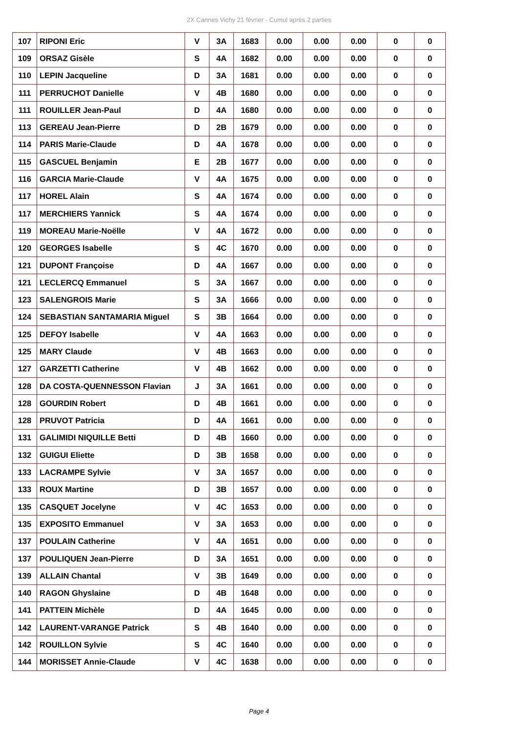2X Cannes Vichy 21 février - Cumul après 2 parties
| 107 | RIPONI Eric | V | 3A | 1683 | 0.00 | 0.00 | 0.00 | 0 | 0 |
| 109 | ORSAZ Gisèle | S | 4A | 1682 | 0.00 | 0.00 | 0.00 | 0 | 0 |
| 110 | LEPIN Jacqueline | D | 3A | 1681 | 0.00 | 0.00 | 0.00 | 0 | 0 |
| 111 | PERRUCHOT Danielle | V | 4B | 1680 | 0.00 | 0.00 | 0.00 | 0 | 0 |
| 111 | ROUILLER Jean-Paul | D | 4A | 1680 | 0.00 | 0.00 | 0.00 | 0 | 0 |
| 113 | GEREAU Jean-Pierre | D | 2B | 1679 | 0.00 | 0.00 | 0.00 | 0 | 0 |
| 114 | PARIS Marie-Claude | D | 4A | 1678 | 0.00 | 0.00 | 0.00 | 0 | 0 |
| 115 | GASCUEL Benjamin | E | 2B | 1677 | 0.00 | 0.00 | 0.00 | 0 | 0 |
| 116 | GARCIA Marie-Claude | V | 4A | 1675 | 0.00 | 0.00 | 0.00 | 0 | 0 |
| 117 | HOREL Alain | S | 4A | 1674 | 0.00 | 0.00 | 0.00 | 0 | 0 |
| 117 | MERCHIERS Yannick | S | 4A | 1674 | 0.00 | 0.00 | 0.00 | 0 | 0 |
| 119 | MOREAU Marie-Noëlle | V | 4A | 1672 | 0.00 | 0.00 | 0.00 | 0 | 0 |
| 120 | GEORGES Isabelle | S | 4C | 1670 | 0.00 | 0.00 | 0.00 | 0 | 0 |
| 121 | DUPONT Françoise | D | 4A | 1667 | 0.00 | 0.00 | 0.00 | 0 | 0 |
| 121 | LECLERCQ Emmanuel | S | 3A | 1667 | 0.00 | 0.00 | 0.00 | 0 | 0 |
| 123 | SALENGROIS Marie | S | 3A | 1666 | 0.00 | 0.00 | 0.00 | 0 | 0 |
| 124 | SEBASTIAN SANTAMARIA Miguel | S | 3B | 1664 | 0.00 | 0.00 | 0.00 | 0 | 0 |
| 125 | DEFOY Isabelle | V | 4A | 1663 | 0.00 | 0.00 | 0.00 | 0 | 0 |
| 125 | MARY Claude | V | 4B | 1663 | 0.00 | 0.00 | 0.00 | 0 | 0 |
| 127 | GARZETTI Catherine | V | 4B | 1662 | 0.00 | 0.00 | 0.00 | 0 | 0 |
| 128 | DA COSTA-QUENNESSON Flavian | J | 3A | 1661 | 0.00 | 0.00 | 0.00 | 0 | 0 |
| 128 | GOURDIN Robert | D | 4B | 1661 | 0.00 | 0.00 | 0.00 | 0 | 0 |
| 128 | PRUVOT Patricia | D | 4A | 1661 | 0.00 | 0.00 | 0.00 | 0 | 0 |
| 131 | GALIMIDI NIQUILLE Betti | D | 4B | 1660 | 0.00 | 0.00 | 0.00 | 0 | 0 |
| 132 | GUIGUI Eliette | D | 3B | 1658 | 0.00 | 0.00 | 0.00 | 0 | 0 |
| 133 | LACRAMPE Sylvie | V | 3A | 1657 | 0.00 | 0.00 | 0.00 | 0 | 0 |
| 133 | ROUX Martine | D | 3B | 1657 | 0.00 | 0.00 | 0.00 | 0 | 0 |
| 135 | CASQUET Jocelyne | V | 4C | 1653 | 0.00 | 0.00 | 0.00 | 0 | 0 |
| 135 | EXPOSITO Emmanuel | V | 3A | 1653 | 0.00 | 0.00 | 0.00 | 0 | 0 |
| 137 | POULAIN Catherine | V | 4A | 1651 | 0.00 | 0.00 | 0.00 | 0 | 0 |
| 137 | POULIQUEN Jean-Pierre | D | 3A | 1651 | 0.00 | 0.00 | 0.00 | 0 | 0 |
| 139 | ALLAIN Chantal | V | 3B | 1649 | 0.00 | 0.00 | 0.00 | 0 | 0 |
| 140 | RAGON Ghyslaine | D | 4B | 1648 | 0.00 | 0.00 | 0.00 | 0 | 0 |
| 141 | PATTEIN Michèle | D | 4A | 1645 | 0.00 | 0.00 | 0.00 | 0 | 0 |
| 142 | LAURENT-VARANGE Patrick | S | 4B | 1640 | 0.00 | 0.00 | 0.00 | 0 | 0 |
| 142 | ROUILLON Sylvie | S | 4C | 1640 | 0.00 | 0.00 | 0.00 | 0 | 0 |
| 144 | MORISSET Annie-Claude | V | 4C | 1638 | 0.00 | 0.00 | 0.00 | 0 | 0 |
Page 4